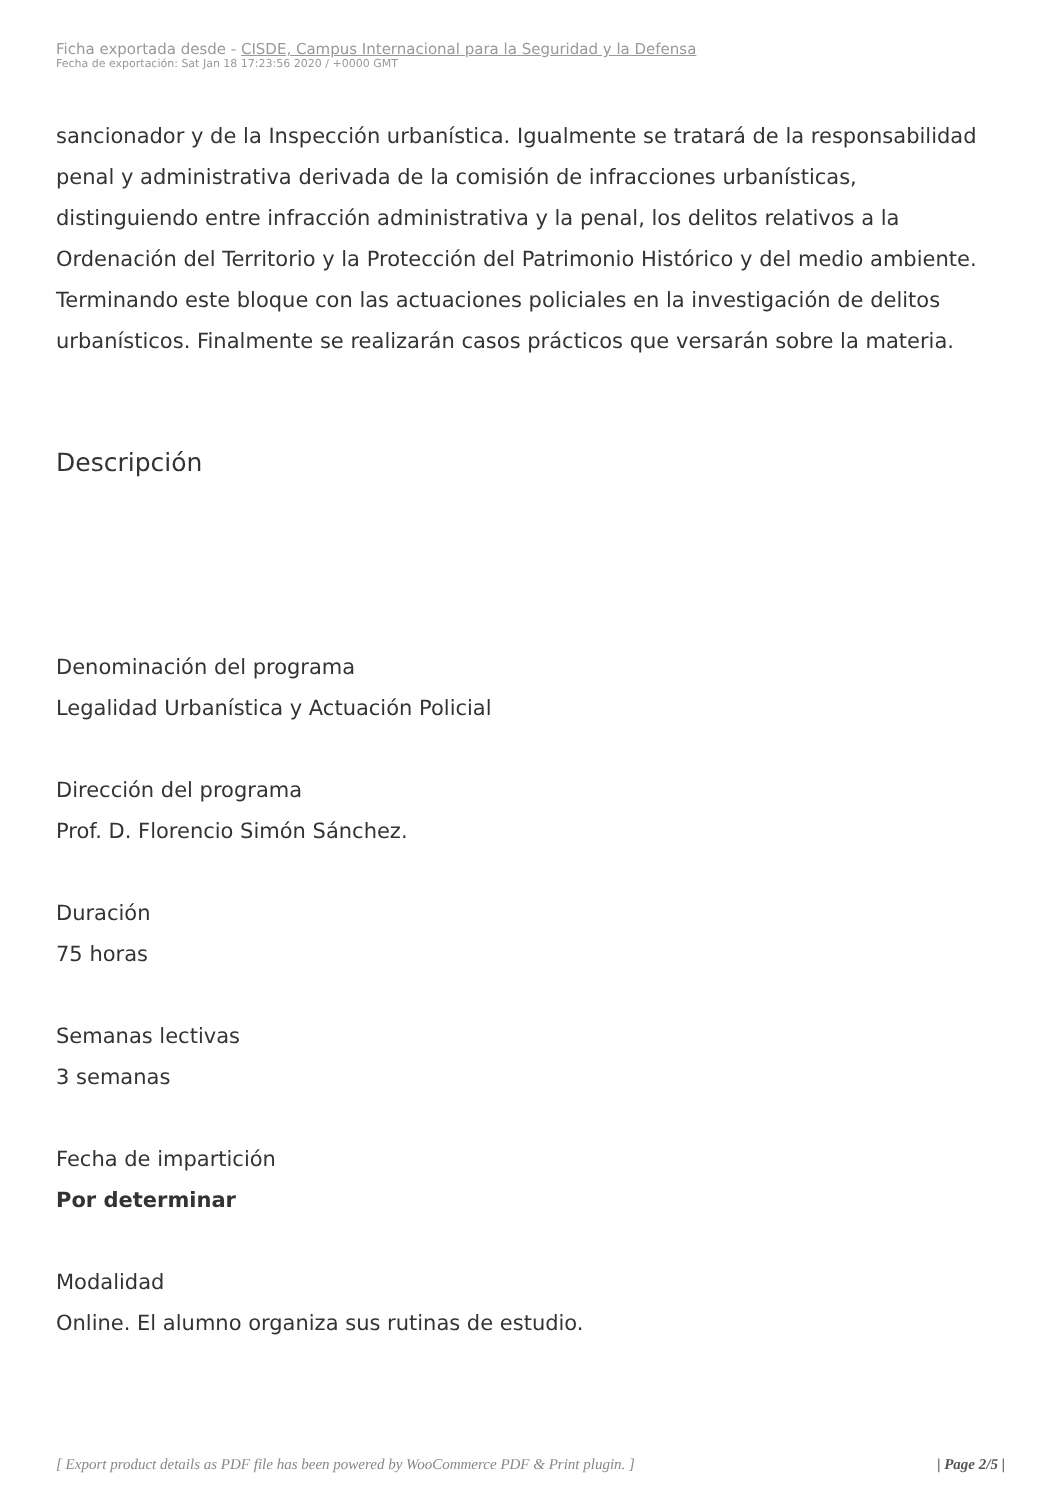Ficha exportada desde - CISDE, Campus Internacional para la Seguridad y la Defensa
Fecha de exportación: Sat Jan 18 17:23:56 2020 / +0000 GMT
sancionador y de la Inspección urbanística. Igualmente se tratará de la responsabilidad penal y administrativa derivada de la comisión de infracciones urbanísticas, distinguiendo entre infracción administrativa y la penal, los delitos relativos a la Ordenación del Territorio y la Protección del Patrimonio Histórico y del medio ambiente. Terminando este bloque con las actuaciones policiales en la investigación de delitos urbanísticos. Finalmente se realizarán casos prácticos que versarán sobre la materia.
Descripción
Denominación del programa
Legalidad Urbanística y Actuación Policial
Dirección del programa
Prof. D. Florencio Simón Sánchez.
Duración
75 horas
Semanas lectivas
3 semanas
Fecha de impartición
Por determinar
Modalidad
Online. El alumno organiza sus rutinas de estudio.
[ Export product details as PDF file has been powered by WooCommerce PDF & Print plugin. ] | Page 2/5 |